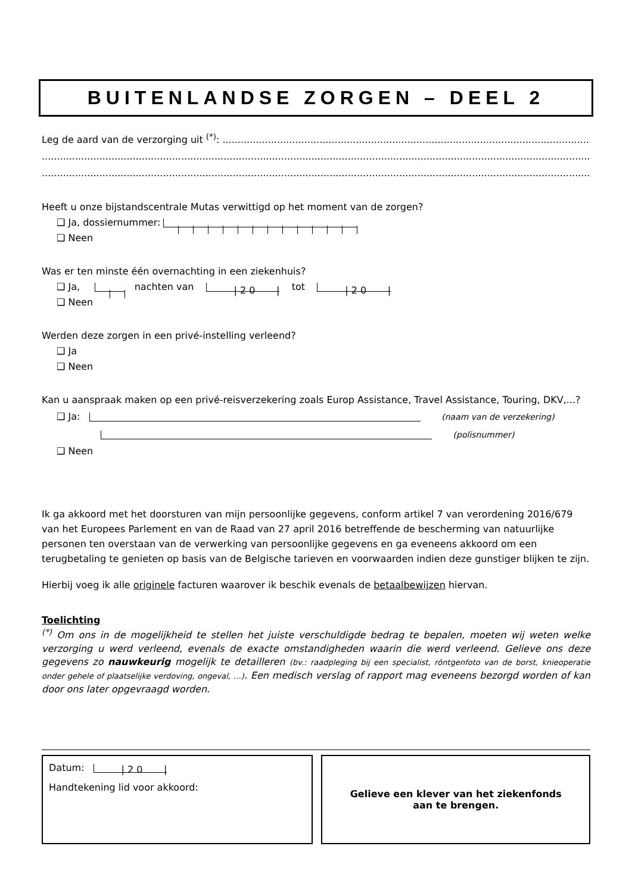BUITENLANDSE ZORGEN – DEEL 2
Leg de aard van de verzorging uit <sup>(*)</sup>: ....................................................................................................................................
..............................................................................................................................................................................................
..............................................................................................................................................................................................
Heeft u onze bijstandscentrale Mutas verwittigd op het moment van de zorgen?
❑ Ja, dossiernummer:
❑ Neen
Was er ten minste één overnachting in een ziekenhuis?
❑ Ja, nachten van | 2 0 | tot | 2 0 |
❑ Neen
Werden deze zorgen in een privé-instelling verleend?
❑ Ja
❑ Neen
Kan u aanspraak maken op een privé-reisverzekering zoals Europ Assistance, Travel Assistance, Touring, DKV,...?
❑ Ja: (naam van de verzekering)
(polisnummer)
❑ Neen
Ik ga akkoord met het doorsturen van mijn persoonlijke gegevens, conform artikel 7 van verordening 2016/679 van het Europees Parlement en van de Raad van 27 april 2016 betreffende de bescherming van natuurlijke personen ten overstaan van de verwerking van persoonlijke gegevens en ga eveneens akkoord om een terugbetaling te genieten op basis van de Belgische tarieven en voorwaarden indien deze gunstiger blijken te zijn.
Hierbij voeg ik alle originele facturen waarover ik beschik evenals de betaalbewijzen hiervan.
Toelichting
<sup>(*)</sup> Om ons in de mogelijkheid te stellen het juiste verschuldigde bedrag te bepalen, moeten wij weten welke verzorging u werd verleend, evenals de exacte omstandigheden waarin die werd verleend. Gelieve ons deze gegevens zo nauwkeurig mogelijk te detailleren (bv.: raadpleging bij een specialist, röntgenfoto van de borst, knieoperatie onder gehele of plaatselijke verdoving, ongeval, …). Een medisch verslag of rapport mag eveneens bezorgd worden of kan door ons later opgevraagd worden.
Datum: | 2 0 |
Handtekening lid voor akkoord:
Gelieve een klever van het ziekenfonds
aan te brengen.